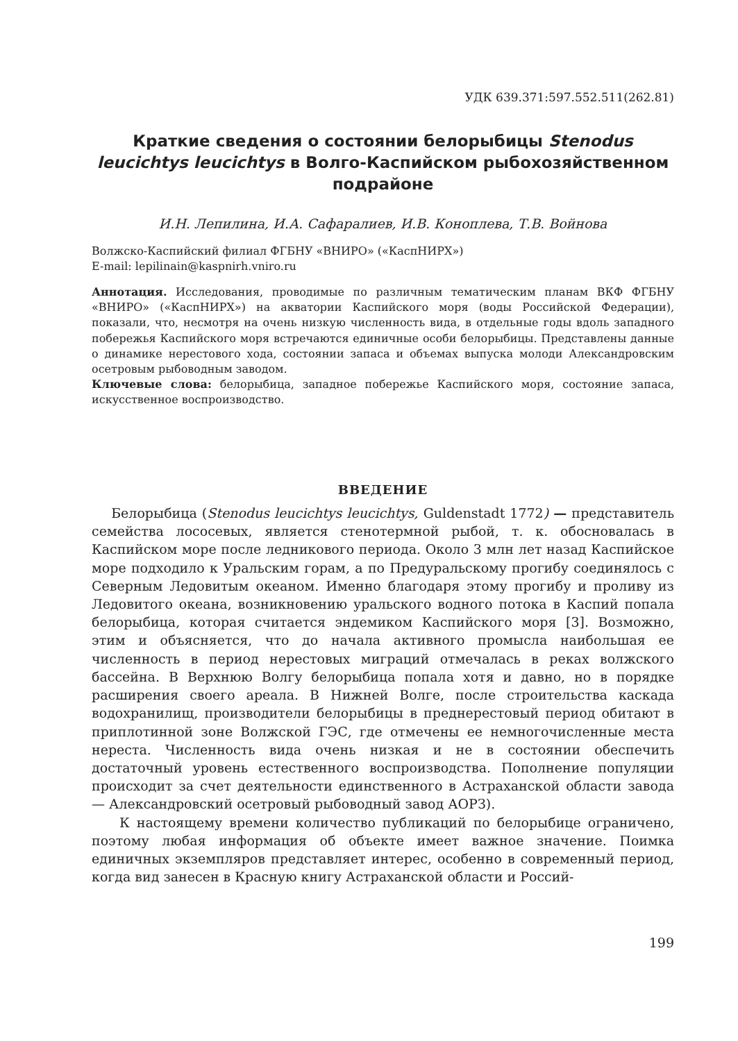УДК 639.371:597.552.511(262.81)
Краткие сведения о состоянии белорыбицы Stenodus leucichtys leucichtys в Волго-Каспийском рыбохозяйственном подрайоне
И.Н. Лепилина, И.А. Сафаралиев, И.В. Коноплева, Т.В. Войнова
Волжско-Каспийский филиал ФГБНУ «ВНИРО» («КаспНИРХ»)
E-mail: lepilinain@kaspnirh.vniro.ru
Аннотация. Исследования, проводимые по различным тематическим планам ВКФ ФГБНУ «ВНИРО» («КаспНИРХ») на акватории Каспийского моря (воды Российской Федерации), показали, что, несмотря на очень низкую численность вида, в отдельные годы вдоль западного побережья Каспийского моря встречаются единичные особи белорыбицы. Представлены данные о динамике нерестового хода, состоянии запаса и объемах выпуска молоди Александровским осетровым рыбоводным заводом.
Ключевые слова: белорыбица, западное побережье Каспийского моря, состояние запаса, искусственное воспроизводство.
ВВЕДЕНИЕ
Белорыбица (Stenodus leucichtys leucichtys, Guldenstadt 1772) — представитель семейства лососевых, является стенотермной рыбой, т. к. обосновалась в Каспийском море после ледникового периода. Около 3 млн лет назад Каспийское море подходило к Уральским горам, а по Предуральскому прогибу соединялось с Северным Ледовитым океаном. Именно благодаря этому прогибу и проливу из Ледовитого океана, возникновению уральского водного потока в Каспий попала белорыбица, которая считается эндемиком Каспийского моря [3]. Возможно, этим и объясняется, что до начала активного промысла наибольшая ее численность в период нерестовых миграций отмечалась в реках волжского бассейна. В Верхнюю Волгу белорыбица попала хотя и давно, но в порядке расширения своего ареала. В Нижней Волге, после строительства каскада водохранилищ, производители белорыбицы в преднерестовый период обитают в приплотинной зоне Волжской ГЭС, где отмечены ее немногочисленные места нереста. Численность вида очень низкая и не в состоянии обеспечить достаточный уровень естественного воспроизводства. Пополнение популяции происходит за счет деятельности единственного в Астраханской области завода — Александровский осетровый рыбоводный завод АОРЗ).
К настоящему времени количество публикаций по белорыбице ограничено, поэтому любая информация об объекте имеет важное значение. Поимка единичных экземпляров представляет интерес, особенно в современный период, когда вид занесен в Красную книгу Астраханской области и Россий-
199